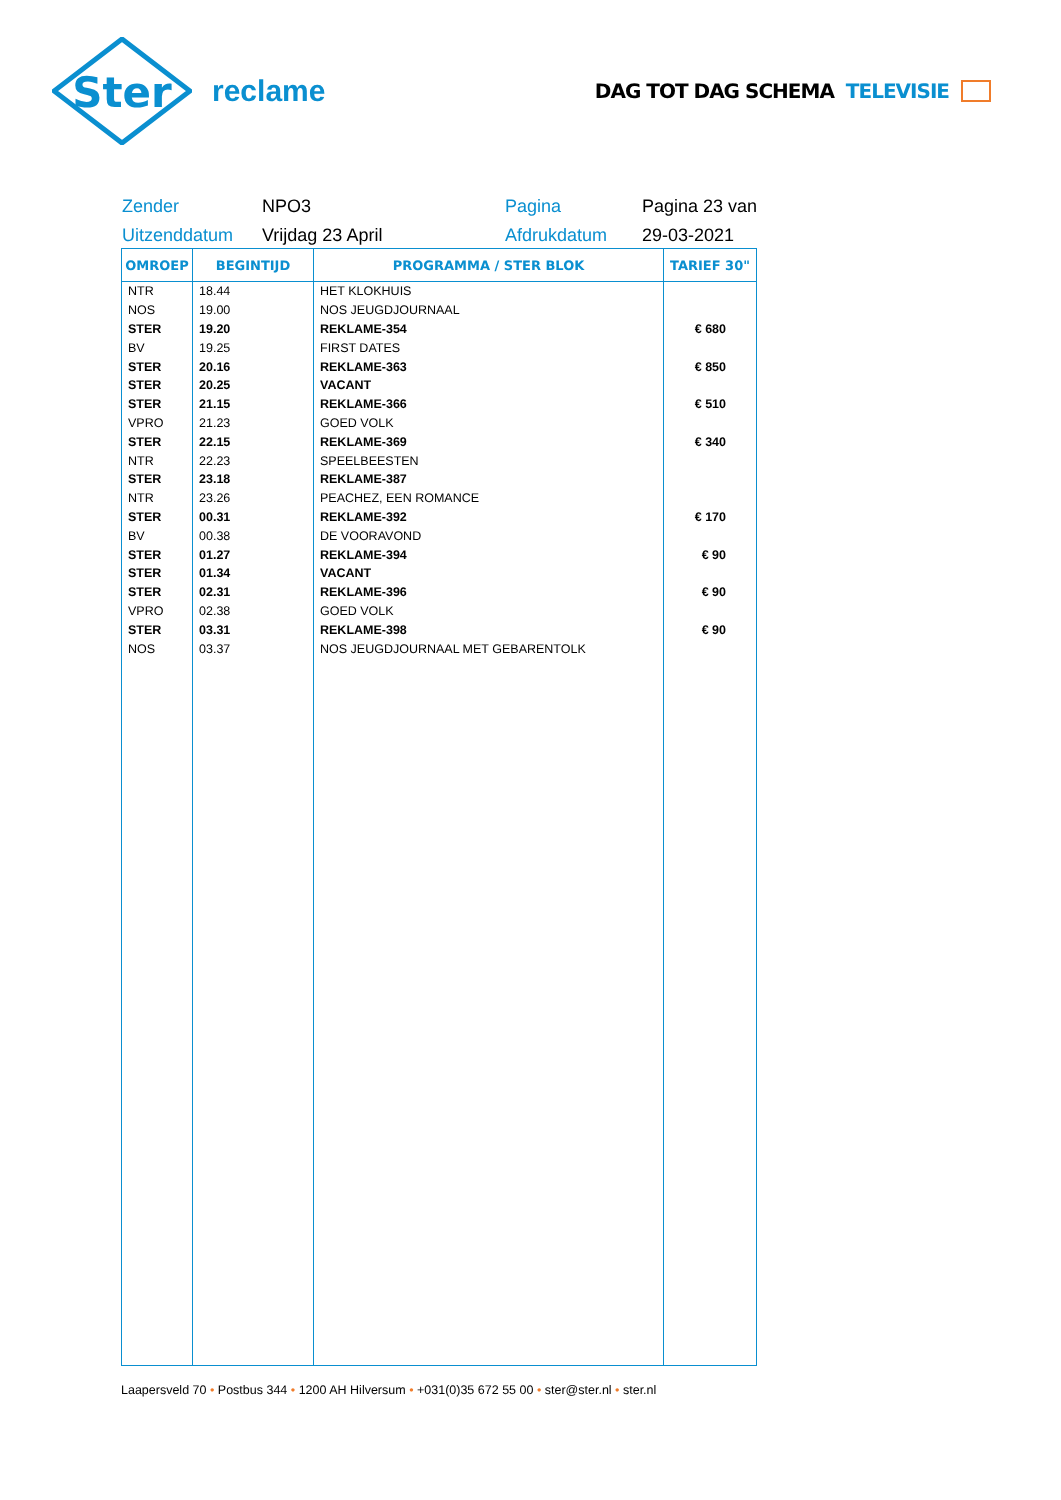Ster
reclame
DAG TOT DAG SCHEMA TELEVISIE
Zender
NPO3
Pagina
Pagina 23 van
Uitzenddatum
Vrijdag 23 April
Afdrukdatum
29-03-2021
| OMROEP | BEGINTIJD | PROGRAMMA / STER BLOK | TARIEF 30" |
| --- | --- | --- | --- |
| NTR | 18.44 | HET KLOKHUIS | |
| NOS | 19.00 | NOS JEUGDJOURNAAL | |
| STER | 19.20 | REKLAME-354 | € 680 |
| BV | 19.25 | FIRST DATES | |
| STER | 20.16 | REKLAME-363 | € 850 |
| STER | 20.25 | VACANT | |
| STER | 21.15 | REKLAME-366 | € 510 |
| VPRO | 21.23 | GOED VOLK | |
| STER | 22.15 | REKLAME-369 | € 340 |
| NTR | 22.23 | SPEELBEESTEN | |
| STER | 23.18 | REKLAME-387 | |
| NTR | 23.26 | PEACHEZ, EEN ROMANCE | |
| STER | 00.31 | REKLAME-392 | € 170 |
| BV | 00.38 | DE VOORAVOND | |
| STER | 01.27 | REKLAME-394 | € 90 |
| STER | 01.34 | VACANT | |
| STER | 02.31 | REKLAME-396 | € 90 |
| VPRO | 02.38 | GOED VOLK | |
| STER | 03.31 | REKLAME-398 | € 90 |
| NOS | 03.37 | NOS JEUGDJOURNAAL MET GEBARENTOLK | |
Laapersveld 70 • Postbus 344 • 1200 AH Hilversum • +031(0)35 672 55 00 • ster@ster.nl • ster.nl